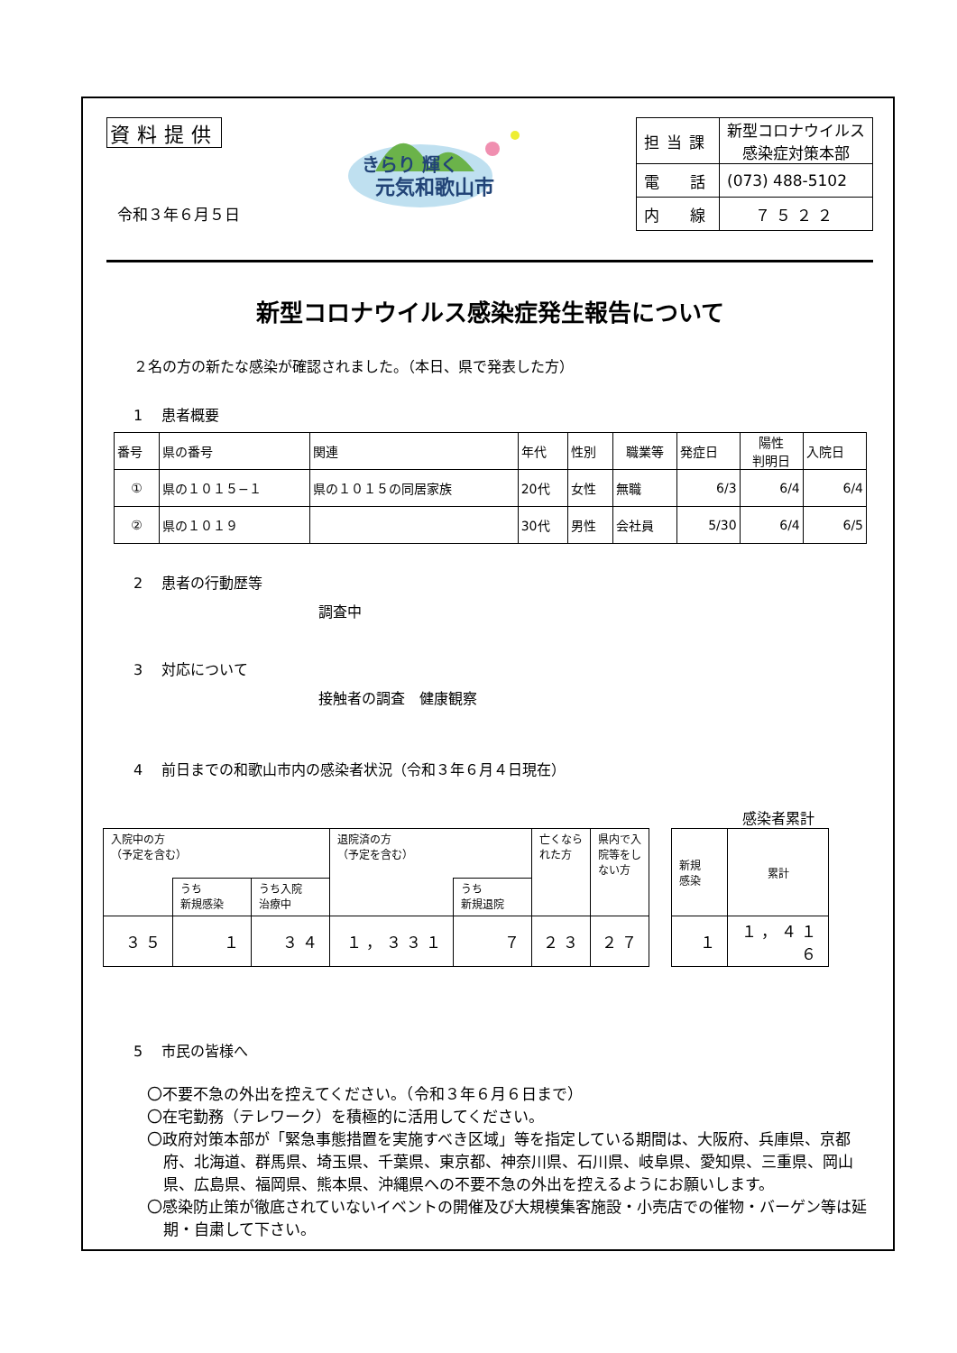資料提供
令和３年６月５日
きらり 輝く
元気和歌山市
| 担当課 | 新型コロナウイルス 感染症対策本部 |
| 電 話 | (073) 488-5102 |
| 内 線 | ７５２２ |
新型コロナウイルス感染症発生報告について
２名の方の新たな感染が確認されました。（本日、県で発表した方）
1　 患者概要
| 番号 | 県の番号 | 関連 | 年代 | 性別 | 職業等 | 発症日 | 陽性 判明日 | 入院日 |
| ① | 県の１０１５−１ | 県の１０１５の同居家族 | 20代 | 女性 | 無職 | 6/3 | 6/4 | 6/4 |
| ② | 県の１０１９ | | 30代 | 男性 | 会社員 | 5/30 | 6/4 | 6/5 |
2　 患者の行動歴等
調査中
3　 対応について
接触者の調査　健康観察
4　 前日までの和歌山市内の感染者状況（令和３年６月４日現在）
感染者累計
| 入院中の方 （予定を含む） | | | 退院済の方 （予定を含む） | | 亡くなら れた方 | 県内で入 院等をし ない方 |
| | うち 新規感染 | うち入院 治療中 | | うち 新規退院 | | |
| ３５ | １ | ３４ | １，３３１ | ７ | ２３ | ２７ |
| 新規 感染 | 累計 |
| １ | １，４１６ |
5　 市民の皆様へ
〇不要不急の外出を控えてください。（令和３年６月６日まで）
〇在宅勤務（テレワーク）を積極的に活用してください。
〇政府対策本部が「緊急事態措置を実施すべき区域」等を指定している期間は、大阪府、兵庫県、京都府、北海道、群馬県、埼玉県、千葉県、東京都、神奈川県、石川県、岐阜県、愛知県、三重県、岡山県、広島県、福岡県、熊本県、沖縄県への不要不急の外出を控えるようにお願いします。
〇感染防止策が徹底されていないイベントの開催及び大規模集客施設・小売店での催物・バーゲン等は延期・自粛して下さい。